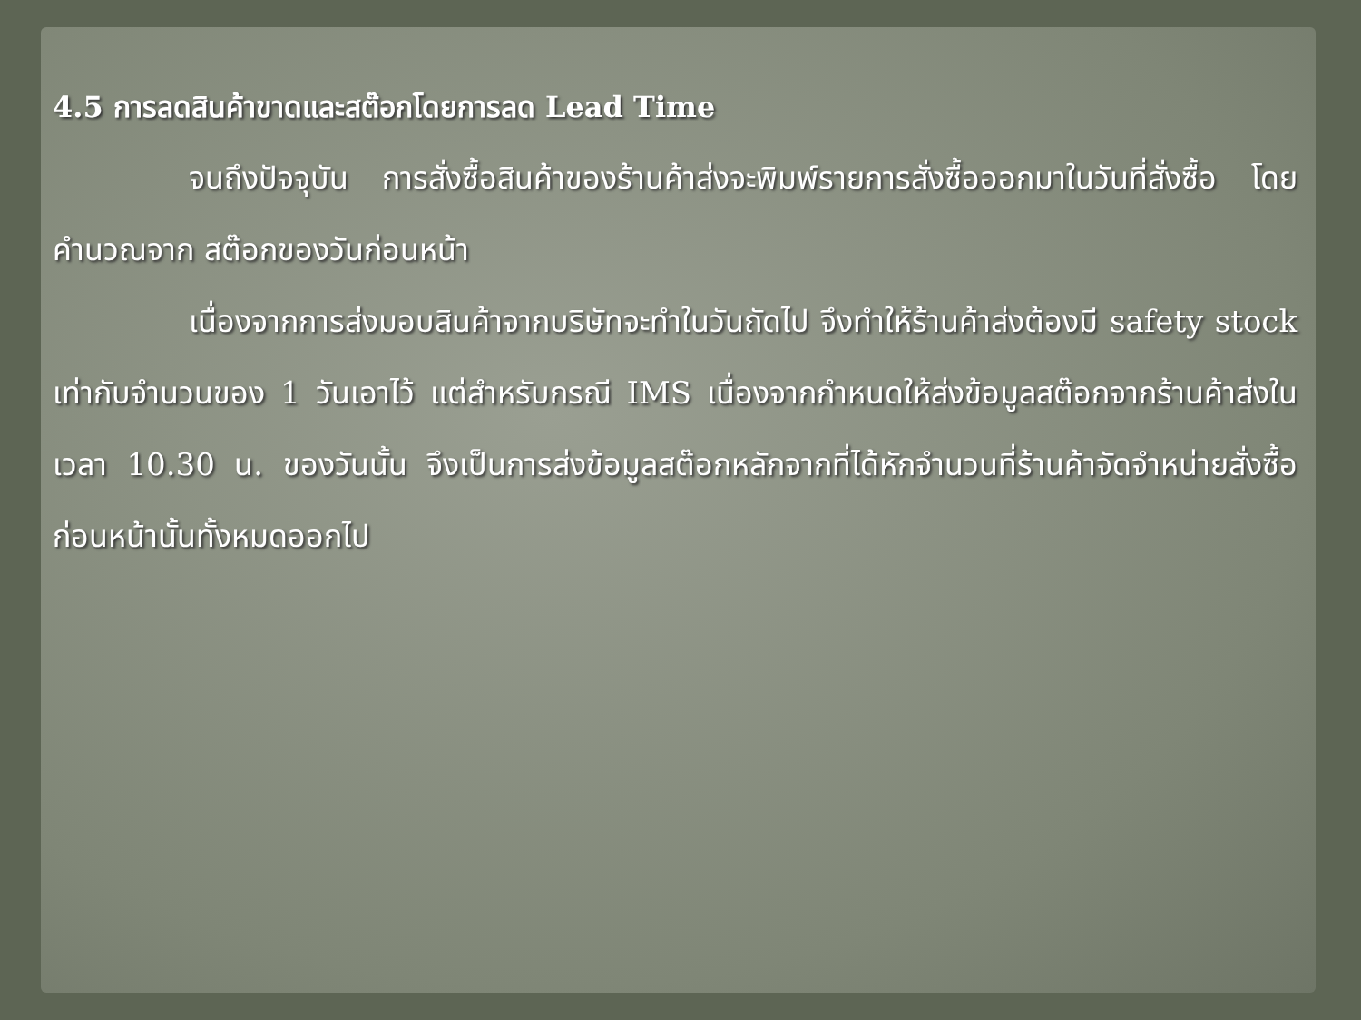4.5 การลดสินค้าขาดและสต๊อกโดยการลด Lead Time
จนถึงปัจจุบัน การสั่งซื้อสินค้าของร้านค้าส่งจะพิมพ์รายการสั่งซื้อออกมาในวันที่สั่งซื้อ โดยคำนวณจาก สต๊อกของวันก่อนหน้า
เนื่องจากการส่งมอบสินค้าจากบริษัทจะทำในวันถัดไป จึงทำให้ร้านค้าส่งต้องมี safety stock เท่ากับจำนวนของ 1 วันเอาไว้ แต่สำหรับกรณี IMS เนื่องจากกำหนดให้ส่งข้อมูลสต๊อกจากร้านค้าส่งในเวลา 10.30 น. ของวันนั้น จึงเป็นการส่งข้อมูลสต๊อกหลักจากที่ได้หักจำนวนที่ร้านค้าจัดจำหน่ายสั่งซื้อก่อนหน้านั้นทั้งหมดออกไป